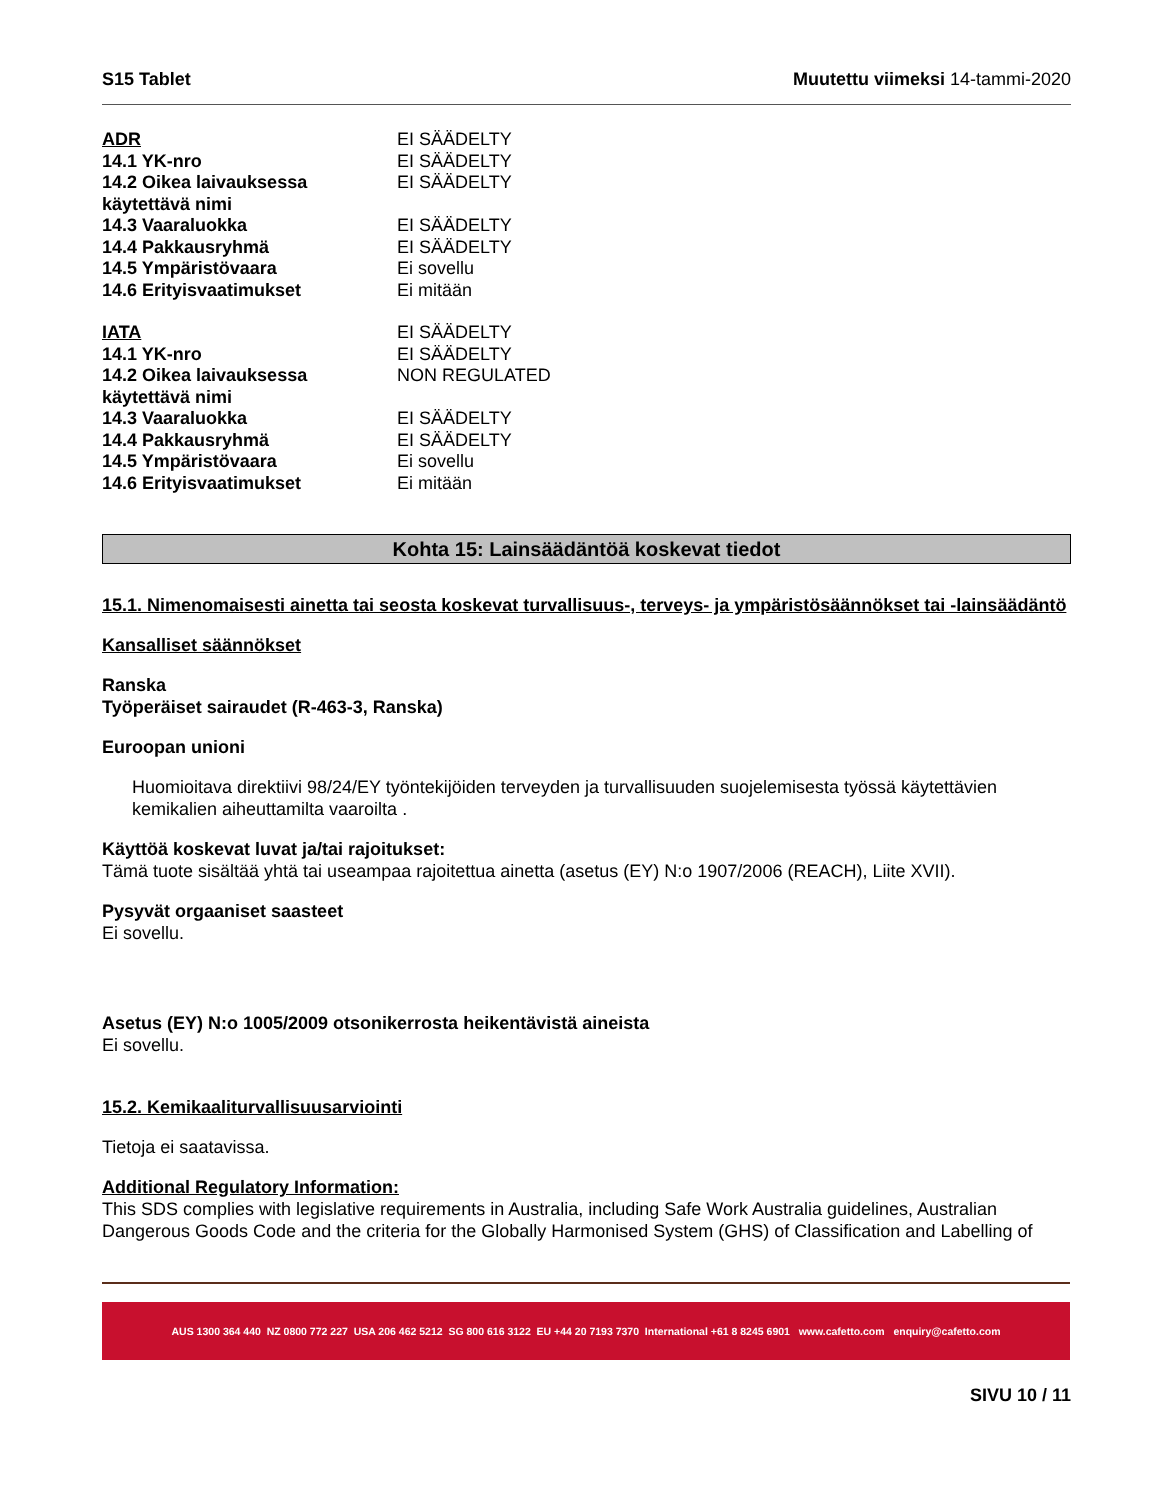S15 Tablet Muutettu viimeksi 14-tammi-2020
| ADR | EI SÄÄDELTY |
| 14.1 YK-nro | EI SÄÄDELTY |
| 14.2 Oikea laivauksessa käytettävä nimi | EI SÄÄDELTY |
| 14.3 Vaaraluokka | EI SÄÄDELTY |
| 14.4 Pakkausryhmä | EI SÄÄDELTY |
| 14.5 Ympäristövaara | Ei sovellu |
| 14.6 Erityisvaatimukset | Ei mitään |
| IATA | EI SÄÄDELTY |
| 14.1 YK-nro | EI SÄÄDELTY |
| 14.2 Oikea laivauksessa käytettävä nimi | NON REGULATED |
| 14.3 Vaaraluokka | EI SÄÄDELTY |
| 14.4 Pakkausryhmä | EI SÄÄDELTY |
| 14.5 Ympäristövaara | Ei sovellu |
| 14.6 Erityisvaatimukset | Ei mitään |
Kohta 15: Lainsäädäntöä koskevat tiedot
15.1. Nimenomaisesti ainetta tai seosta koskevat turvallisuus-, terveys- ja ympäristösäännökset tai -lainsäädäntö
Kansalliset säännökset
Ranska
Työperäiset sairaudet (R-463-3, Ranska)
Euroopan unioni
Huomioitava direktiivi 98/24/EY työntekijöiden terveyden ja turvallisuuden suojelemisesta työssä käytettävien kemikalien aiheuttamilta vaaroilta .
Käyttöä koskevat luvat ja/tai rajoitukset:
Tämä tuote sisältää yhtä tai useampaa rajoitettua ainetta (asetus (EY) N:o 1907/2006 (REACH), Liite XVII).
Pysyvät orgaaniset saasteet
Ei sovellu.
Asetus (EY) N:o 1005/2009 otsonikerrosta heikentävistä aineista
Ei sovellu.
15.2. Kemikaaliturvallisuusarviointi
Tietoja ei saatavissa.
Additional Regulatory Information:
This SDS complies with legislative requirements in Australia, including Safe Work Australia guidelines, Australian Dangerous Goods Code and the criteria for the Globally Harmonised System (GHS) of Classification and Labelling of
AUS 1300 364 440 NZ 0800 772 227 USA 206 462 5212 SG 800 616 3122 EU +44 20 7193 7370 International +61 8 8245 6901 www.cafetto.com enquiry@cafetto.com
SIVU 10 / 11